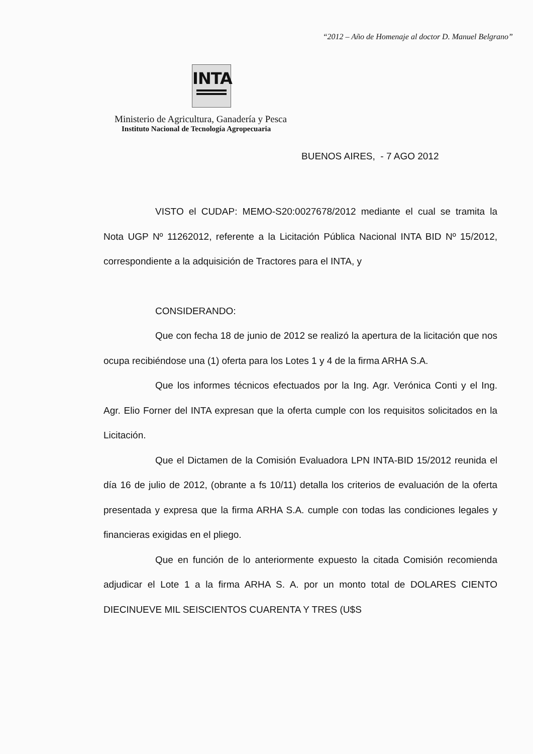“2012 – Año de Homenaje al doctor D. Manuel Belgrano”
INTA
Ministerio de Agricultura, Ganadería y Pesca
Instituto Nacional de Tecnología Agropecuaria
BUENOS AIRES, - 7 AGO 2012
VISTO el CUDAP: MEMO-S20:0027678/2012 mediante el cual se tramita la Nota UGP Nº 11262012, referente a la Licitación Pública Nacional INTA BID Nº 15/2012, correspondiente a la adquisición de Tractores para el INTA, y
CONSIDERANDO:
Que con fecha 18 de junio de 2012 se realizó la apertura de la licitación que nos ocupa recibiéndose una (1) oferta para los Lotes 1 y 4 de la firma ARHA S.A.
Que los informes técnicos efectuados por la Ing. Agr. Verónica Conti y el Ing. Agr. Elio Forner del INTA expresan que la oferta cumple con los requisitos solicitados en la Licitación.
Que el Dictamen de la Comisión Evaluadora LPN INTA-BID 15/2012 reunida el día 16 de julio de 2012, (obrante a fs 10/11) detalla los criterios de evaluación de la oferta presentada y expresa que la firma ARHA S.A. cumple con todas las condiciones legales y financieras exigidas en el pliego.
Que en función de lo anteriormente expuesto la citada Comisión recomienda adjudicar el Lote 1 a la firma ARHA S. A. por un monto total de DOLARES CIENTO DIECINUEVE MIL SEISCIENTOS CUARENTA Y TRES (U$S